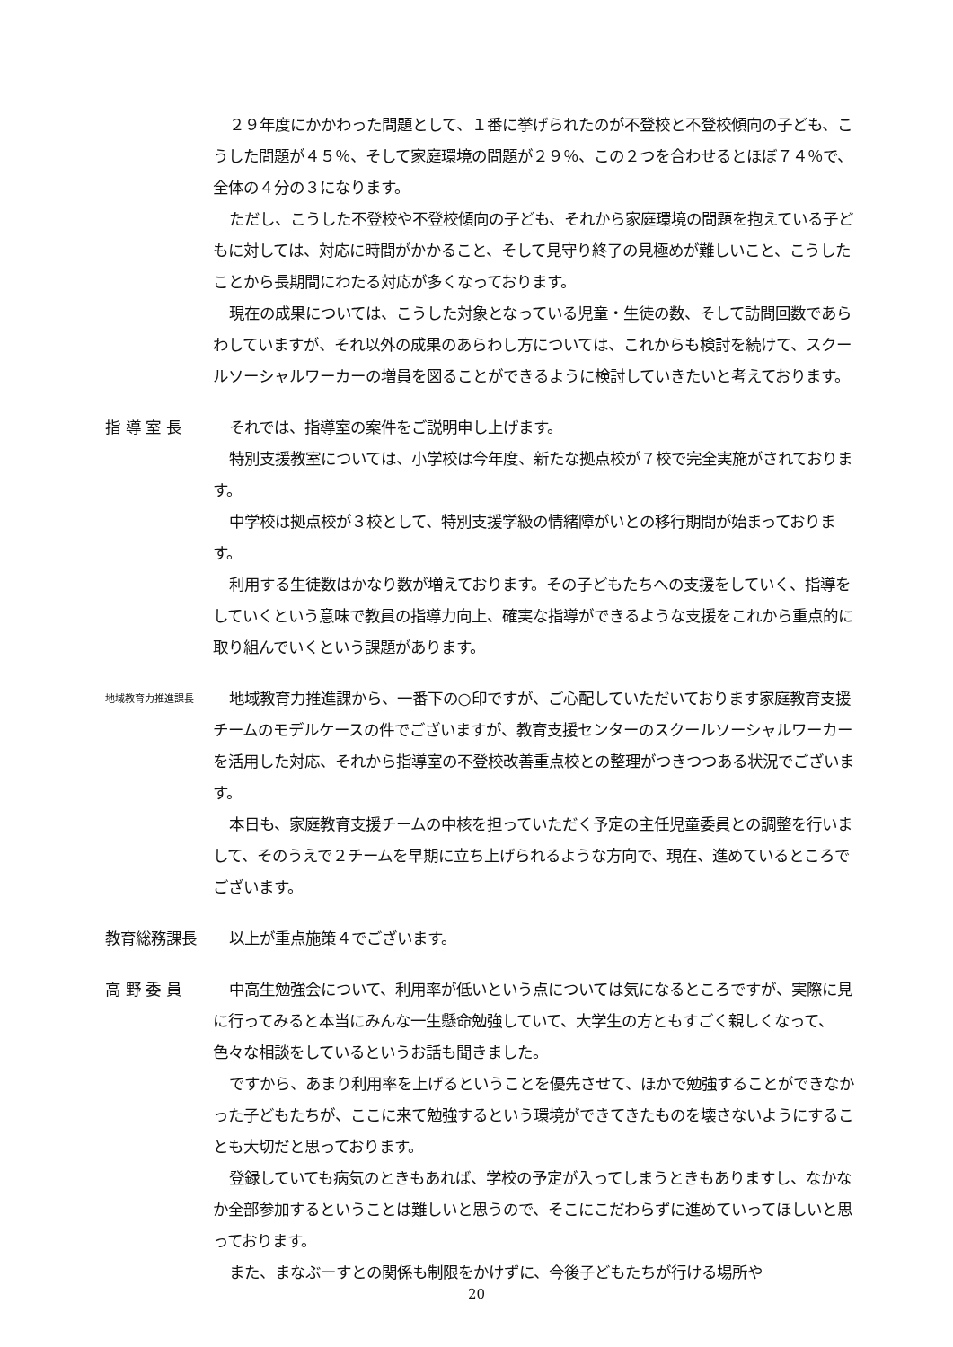２９年度にかかわった問題として、１番に挙げられたのが不登校と不登校傾向の子ども、こうした問題が４５％、そして家庭環境の問題が２９％、この２つを合わせるとほぼ７４％で、全体の４分の３になります。
ただし、こうした不登校や不登校傾向の子ども、それから家庭環境の問題を抱えている子どもに対しては、対応に時間がかかること、そして見守り終了の見極めが難しいこと、こうしたことから長期間にわたる対応が多くなっております。
現在の成果については、こうした対象となっている児童・生徒の数、そして訪問回数であらわしていますが、それ以外の成果のあらわし方については、これからも検討を続けて、スクールソーシャルワーカーの増員を図ることができるように検討していきたいと考えております。
指 導 室 長 それでは、指導室の案件をご説明申し上げます。
特別支援教室については、小学校は今年度、新たな拠点校が７校で完全実施がされております。
中学校は拠点校が３校として、特別支援学級の情緒障がいとの移行期間が始まっております。
利用する生徒数はかなり数が増えております。その子どもたちへの支援をしていく、指導をしていくという意味で教員の指導力向上、確実な指導ができるような支援をこれから重点的に取り組んでいくという課題があります。
地域教育力推進課長
地域教育力推進課から、一番下の○印ですが、ご心配していただいております家庭教育支援チームのモデルケースの件でございますが、教育支援センターのスクールソーシャルワーカーを活用した対応、それから指導室の不登校改善重点校との整理がつきつつある状況でございます。
本日も、家庭教育支援チームの中核を担っていただく予定の主任児童委員との調整を行いまして、そのうえで２チームを早期に立ち上げられるような方向で、現在、進めているところでございます。
教育総務課長 以上が重点施策４でございます。
高 野 委 員 中高生勉強会について、利用率が低いという点については気になるところですが、実際に見に行ってみると本当にみんな一生懸命勉強していて、大学生の方ともすごく親しくなって、色々な相談をしているというお話も聞きました。
ですから、あまり利用率を上げるということを優先させて、ほかで勉強することができなかった子どもたちが、ここに来て勉強するという環境ができてきたものを壊さないようにすることも大切だと思っております。
登録していても病気のときもあれば、学校の予定が入ってしまうときもありますし、なかなか全部参加するということは難しいと思うので、そこにこだわらずに進めていってほしいと思っております。
また、まなぶーすとの関係も制限をかけずに、今後子どもたちが行ける場所や
20